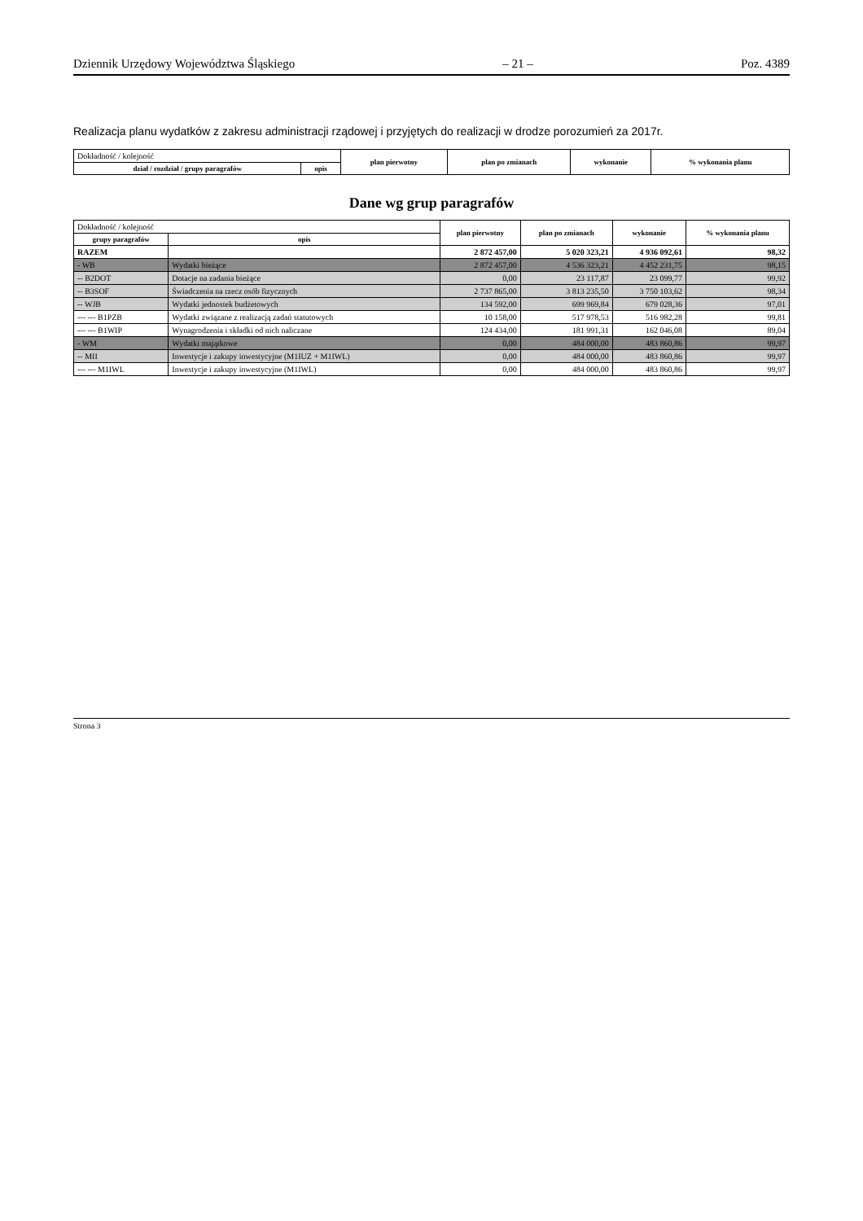Dziennik Urzędowy Województwa Śląskiego – 21 – Poz. 4389
Realizacja planu wydatków z zakresu administracji rządowej i przyjętych do realizacji w drodze porozumień za 2017r.
| Dokładność / kolejność | | plan pierwotny | plan po zmianach | wykonanie | % wykonania planu |
| dział / rozdział / grupy paragrafów | opis | | | | |
Dane wg grup paragrafów
| Dokładność / kolejność | | plan pierwotny | plan po zmianach | wykonanie | % wykonania planu |
| grupy paragrafów | opis | | | | |
| RAZEM | | 2 872 457,00 | 5 020 323,21 | 4 936 092,61 | 98,32 |
| - WB | Wydatki bieżące | 2 872 457,00 | 4 536 323,21 | 4 452 231,75 | 98,15 |
| -- B2DOT | Dotacje na zadania bieżące | 0,00 | 23 117,87 | 23 099,77 | 99,92 |
| -- B3SOF | Świadczenia na rzecz osób fizycznych | 2 737 865,00 | 3 813 235,50 | 3 750 103,62 | 98,34 |
| -- WJB | Wydatki jednostek budżetowych | 134 592,00 | 699 969,84 | 679 028,36 | 97,01 |
| --- --- B1PZB | Wydatki związane z realizacją zadań statutowych | 10 158,00 | 517 978,53 | 516 982,28 | 99,81 |
| --- --- B1WIP | Wynagrodzenia i składki od nich naliczane | 124 434,00 | 181 991,31 | 162 046,08 | 89,04 |
| - WM | Wydatki majątkowe | 0,00 | 484 000,00 | 483 860,86 | 99,97 |
| -- MII | Inwestycje i zakupy inwestycyjne (M1IUZ + M1IWL) | 0,00 | 484 000,00 | 483 860,86 | 99,97 |
| --- --- M1IWL | Inwestycje i zakupy inwestycyjne (M1IWL) | 0,00 | 484 000,00 | 483 860,86 | 99,97 |
Strona 3